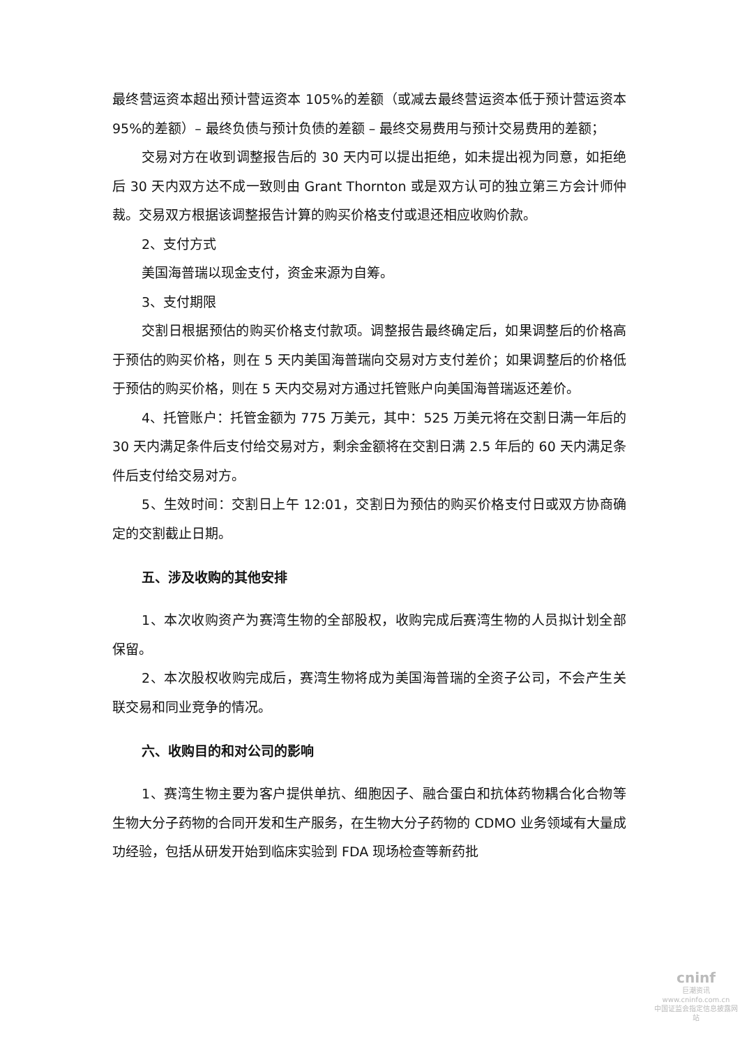最终营运资本超出预计营运资本 105%的差额（或减去最终营运资本低于预计营运资本 95%的差额）– 最终负债与预计负债的差额 – 最终交易费用与预计交易费用的差额；
交易对方在收到调整报告后的 30 天内可以提出拒绝，如未提出视为同意，如拒绝后 30 天内双方达不成一致则由 Grant Thornton 或是双方认可的独立第三方会计师仲裁。交易双方根据该调整报告计算的购买价格支付或退还相应收购价款。
2、支付方式
美国海普瑞以现金支付，资金来源为自筹。
3、支付期限
交割日根据预估的购买价格支付款项。调整报告最终确定后，如果调整后的价格高于预估的购买价格，则在 5 天内美国海普瑞向交易对方支付差价；如果调整后的价格低于预估的购买价格，则在 5 天内交易对方通过托管账户向美国海普瑞返还差价。
4、托管账户：托管金额为 775 万美元，其中：525 万美元将在交割日满一年后的 30 天内满足条件后支付给交易对方，剩余金额将在交割日满 2.5 年后的 60 天内满足条件后支付给交易对方。
5、生效时间：交割日上午 12:01，交割日为预估的购买价格支付日或双方协商确定的交割截止日期。
五、涉及收购的其他安排
1、本次收购资产为赛湾生物的全部股权，收购完成后赛湾生物的人员拟计划全部保留。
2、本次股权收购完成后，赛湾生物将成为美国海普瑞的全资子公司，不会产生关联交易和同业竞争的情况。
六、收购目的和对公司的影响
1、赛湾生物主要为客户提供单抗、细胞因子、融合蛋白和抗体药物耦合化合物等生物大分子药物的合同开发和生产服务，在生物大分子药物的 CDMO 业务领域有大量成功经验，包括从研发开始到临床实验到 FDA 现场检查等新药批
cninf
巨潮资讯
www.cninfo.com.cn
中国证监会指定信息披露网站